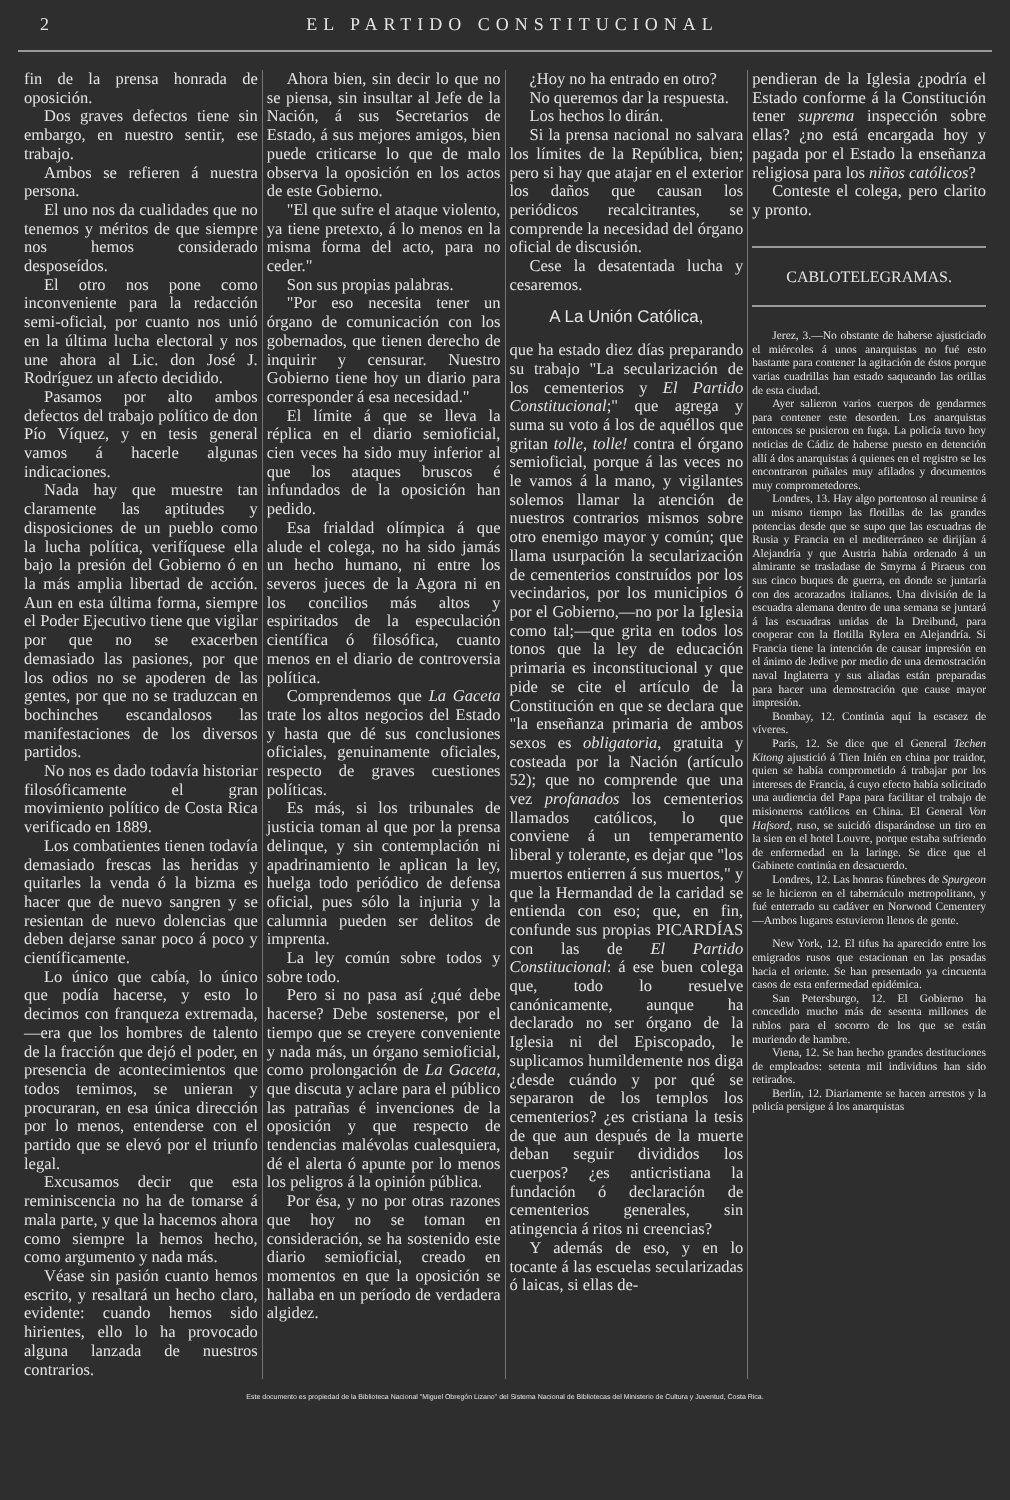2 EL PARTIDO CONSTITUCIONAL
fin de la prensa honrada de oposición.
Dos graves defectos tiene sin embargo, en nuestro sentir, ese trabajo.
Ambos se refieren á nuestra persona.
El uno nos da cualidades que no tenemos y méritos de que siempre nos hemos considerado desposeídos.
El otro nos pone como inconveniente para la redacción semi-oficial, por cuanto nos unió en la última lucha electoral y nos une ahora al Lic. don José J. Rodríguez un afecto decidido.
Pasamos por alto ambos defectos del trabajo político de don Pío Víquez, y en tesis general vamos á hacerle algunas indicaciones.
Nada hay que muestre tan claramente las aptitudes y disposiciones de un pueblo como la lucha política, verifíquese ella bajo la presión del Gobierno ó en la más amplia libertad de acción. Aun en esta última forma, siempre el Poder Ejecutivo tiene que vigilar por que no se exacerben demasiado las pasiones, por que los odios no se apoderen de las gentes, por que no se traduzcan en bochinches escandalosos las manifestaciones de los diversos partidos.
No nos es dado todavía historiar filosóficamente el gran movimiento político de Costa Rica verificado en 1889.
Los combatientes tienen todavía demasiado frescas las heridas y quitarles la venda ó la bizma es hacer que de nuevo sangren y se resientan de nuevo dolencias que deben dejarse sanar poco á poco y científicamente.
Lo único que cabía, lo único que podía hacerse, y esto lo decimos con franqueza extremada,—era que los hombres de talento de la fracción que dejó el poder, en presencia de acontecimientos que todos temimos, se unieran y procuraran, en esa única dirección por lo menos, entenderse con el partido que se elevó por el triunfo legal.
Excusamos decir que esta reminiscencia no ha de tomarse á mala parte, y que la hacemos ahora como siempre la hemos hecho, como argumento y nada más.
Véase sin pasión cuanto hemos escrito, y resaltará un hecho claro, evidente: cuando hemos sido hirientes, ello lo ha provocado alguna lanzada de nuestros contrarios.
Ahora bien, sin decir lo que no se piensa, sin insultar al Jefe de la Nación, á sus Secretarios de Estado, á sus mejores amigos, bien puede criticarse lo que de malo observa la oposición en los actos de este Gobierno.
"El que sufre el ataque violento, ya tiene pretexto, á lo menos en la misma forma del acto, para no ceder."
Son sus propias palabras.
"Por eso necesita tener un órgano de comunicación con los gobernados, que tienen derecho de inquirir y censurar. Nuestro Gobierno tiene hoy un diario para corresponder á esa necesidad."
El límite á que se lleva la réplica en el diario semioficial, cien veces ha sido muy inferior al que los ataques bruscos é infundados de la oposición han pedido.
Esa frialdad olímpica á que alude el colega, no ha sido jamás un hecho humano, ni entre los severos jueces de la Agora ni en los concilios más altos y espiritados de la especulación científica ó filosófica, cuanto menos en el diario de controversia política.
Comprendemos que La Gaceta trate los altos negocios del Estado y hasta que dé sus conclusiones oficiales, genuinamente oficiales, respecto de graves cuestiones políticas.
Es más, si los tribunales de justicia toman al que por la prensa delinque, y sin contemplación ni apadrinamiento le aplican la ley, huelga todo periódico de defensa oficial, pues sólo la injuria y la calumnia pueden ser delitos de imprenta.
La ley común sobre todos y sobre todo.
Pero si no pasa así ¿qué debe hacerse? Debe sostenerse, por el tiempo que se creyere conveniente y nada más, un órgano semioficial, como prolongación de La Gaceta, que discuta y aclare para el público las patrañas é invenciones de la oposición y que respecto de tendencias malévolas cualesquiera, dé el alerta ó apunte por lo menos los peligros á la opinión pública.
Por ésa, y no por otras razones que hoy no se toman en consideración, se ha sostenido este diario semioficial, creado en momentos en que la oposición se hallaba en un período de verdadera algidez.
¿Hoy no ha entrado en otro?
No queremos dar la respuesta.
Los hechos lo dirán.
Si la prensa nacional no salvara los límites de la República, bien; pero si hay que atajar en el exterior los daños que causan los periódicos recalcitrantes, se comprende la necesidad del órgano oficial de discusión.
Cese la desatentada lucha y cesaremos.
A La Unión Católica,
que ha estado diez días preparando su trabajo "La secularización de los cementerios y El Partido Constitucional;" que agrega y suma su voto á los de aquéllos que gritan tolle, tolle! contra el órgano semioficial, porque á las veces no le vamos á la mano, y vigilantes solemos llamar la atención de nuestros contrarios mismos sobre otro enemigo mayor y común; que llama usurpación la secularización de cementerios construídos por los vecindarios, por los municipios ó por el Gobierno,—no por la Iglesia como tal;—que grita en todos los tonos que la ley de educación primaria es inconstitucional y que pide se cite el artículo de la Constitución en que se declara que "la enseñanza primaria de ambos sexos es obligatoria, gratuita y costeada por la Nación (artículo 52); que no comprende que una vez profanados los cementerios llamados católicos, lo que conviene á un temperamento liberal y tolerante, es dejar que "los muertos entierren á sus muertos," y que la Hermandad de la caridad se entienda con eso; que, en fin, confunde sus propias PICARDÍAS con las de El Partido Constitucional: á ese buen colega que, todo lo resuelve canónicamente, aunque ha declarado no ser órgano de la Iglesia ni del Episcopado, le suplicamos humildemente nos diga ¿desde cuándo y por qué se separaron de los templos los cementerios? ¿es cristiana la tesis de que aun después de la muerte deban seguir divididos los cuerpos? ¿es anticristiana la fundación ó declaración de cementerios generales, sin atingencia á ritos ni creencias?
Y además de eso, y en lo tocante á las escuelas secularizadas ó laicas, si ellas de-
pendieran de la Iglesia ¿podría el Estado conforme á la Constitución tener suprema inspección sobre ellas? ¿no está encargada hoy y pagada por el Estado la enseñanza religiosa para los niños católicos?
Conteste el colega, pero clarito y pronto.
CABLOTELEGRAMAS.
Jerez, 3.—No obstante de haberse ajusticiado el miércoles á unos anarquistas no fué esto bastante para contener la agitación de éstos porque varias cuadrillas han estado saqueando las orillas de esta ciudad.
Ayer salieron varios cuerpos de gendarmes para contener este desorden. Los anarquistas entonces se pusieron en fuga. La policía tuvo hoy noticias de Cádiz de haberse puesto en detención allí á dos anarquistas á quienes en el registro se les encontraron puñales muy afilados y documentos muy comprometedores.
Londres, 13. Hay algo portentoso al reunirse á un mismo tiempo las flotillas de las grandes potencias desde que se supo que las escuadras de Rusia y Francia en el mediterráneo se dirijían á Alejandría y que Austria había ordenado á un almirante se trasladase de Smyrna á Piraeus con sus cinco buques de guerra, en donde se juntaría con dos acorazados italianos. Una división de la escuadra alemana dentro de una semana se juntará á las escuadras unidas de la Dreibund, para cooperar con la flotilla Rylera en Alejandría. Si Francia tiene la intención de causar impresión en el ánimo de Jedive por medio de una demostración naval Inglaterra y sus aliadas están preparadas para hacer una demostración que cause mayor impresión.
Bombay, 12. Continúa aquí la escasez de víveres.
París, 12. Se dice que el General Techen Kitong ajustició á Tien Inién en china por traidor, quien se había comprometido á trabajar por los intereses de Francia, á cuyo efecto había solicitado una audiencia del Papa para facilitar el trabajo de misioneros católicos en China. El General Von Hafsord, ruso, se suicidó disparándose un tiro en la sien en el hotel Louvre, porque estaba sufriendo de enfermedad en la laringe. Se dice que el Gabinete continúa en desacuerdo.
Londres, 12. Las honras fúnebres de Spurgeon se le hicieron en el tabernáculo metropolitano, y fué enterrado su cadáver en Norwood Cementery—Ambos lugares estuvieron llenos de gente.
New York, 12. El tifus ha aparecido entre los emigrados rusos que estacionan en las posadas hacia el oriente. Se han presentado ya cincuenta casos de esta enfermedad epidémica.
San Petersburgo, 12. El Gobierno ha concedido mucho más de sesenta millones de rublos para el socorro de los que se están muriendo de hambre.
Viena, 12. Se han hecho grandes destituciones de empleados: setenta mil individuos han sido retirados.
Berlín, 12. Diariamente se hacen arrestos y la policía persigue á los anarquistas
Este documento es propiedad de la Biblioteca Nacional "Miguel Obregón Lizano" del Sistema Nacional de Bibliotecas del Ministerio de Cultura y Juventud, Costa Rica.